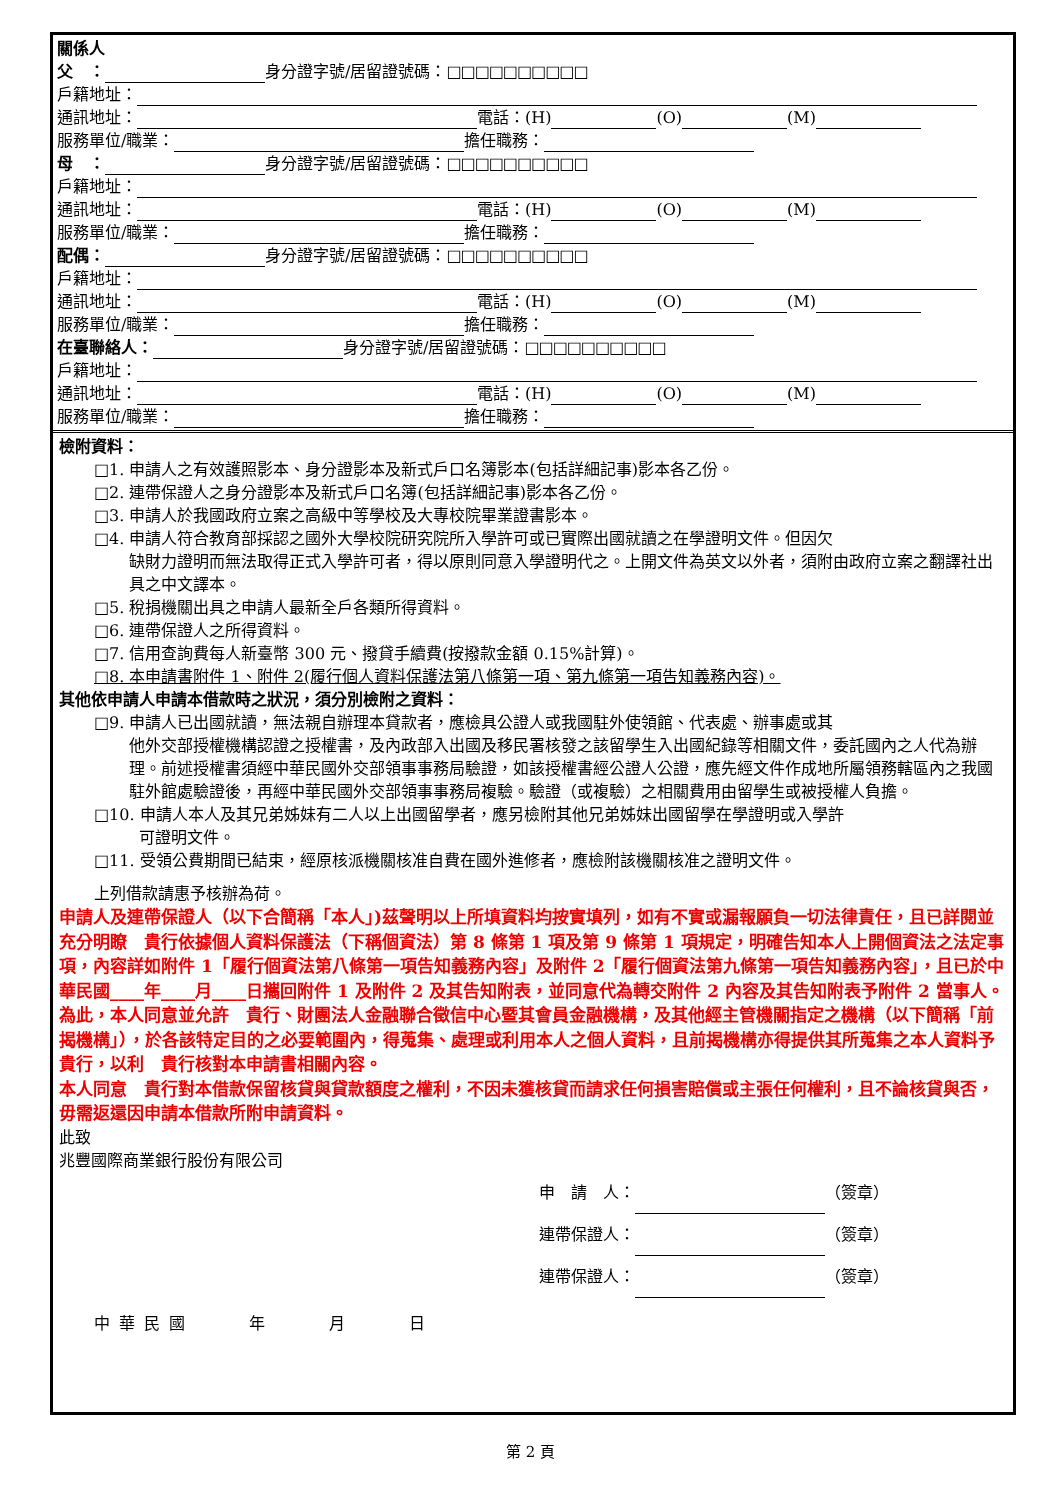關係人
父　： 身分證字號/居留證號碼：□□□□□□□□□□
戶籍地址：
通訊地址： 電話：(H) (O) (M)
服務單位/職業： 擔任職務：
母　： 身分證字號/居留證號碼：□□□□□□□□□□
戶籍地址：
通訊地址： 電話：(H) (O) (M)
服務單位/職業： 擔任職務：
配偶： 身分證字號/居留證號碼：□□□□□□□□□□
戶籍地址：
通訊地址： 電話：(H) (O) (M)
服務單位/職業： 擔任職務：
在臺聯絡人： 身分證字號/居留證號碼：□□□□□□□□□□
戶籍地址：
通訊地址： 電話：(H) (O) (M)
服務單位/職業： 擔任職務：
檢附資料：
□1. 申請人之有效護照影本、身分證影本及新式戶口名簿影本(包括詳細記事)影本各乙份。
□2. 連帶保證人之身分證影本及新式戶口名簿(包括詳細記事)影本各乙份。
□3. 申請人於我國政府立案之高級中等學校及大專校院畢業證書影本。
□4. 申請人符合教育部採認之國外大學校院研究院所入學許可或已實際出國就讀之在學證明文件。但因欠
缺財力證明而無法取得正式入學許可者，得以原則同意入學證明代之。上開文件為英文以外者，須附由政府立案之翻譯社出具之中文譯本。
□5. 稅捐機關出具之申請人最新全戶各類所得資料。
□6. 連帶保證人之所得資料。
□7. 信用查詢費每人新臺幣 300 元、撥貸手續費(按撥款金額 0.15%計算)。
□8. 本申請書附件 1、附件 2(履行個人資料保護法第八條第一項、第九條第一項告知義務內容)。
其他依申請人申請本借款時之狀況，須分別檢附之資料：
□9. 申請人已出國就讀，無法親自辦理本貸款者，應檢具公證人或我國駐外使領館、代表處、辦事處或其
他外交部授權機構認證之授權書，及內政部入出國及移民署核發之該留學生入出國紀錄等相關文件，委託國內之人代為辦理。前述授權書須經中華民國外交部領事事務局驗證，如該授權書經公證人公證，應先經文件作成地所屬領務轄區內之我國駐外館處驗證後，再經中華民國外交部領事事務局複驗。驗證（或複驗）之相關費用由留學生或被授權人負擔。
□10. 申請人本人及其兄弟姊妹有二人以上出國留學者，應另檢附其他兄弟姊妹出國留學在學證明或入學許
可證明文件。
□11. 受領公費期間已結束，經原核派機關核准自費在國外進修者，應檢附該機關核准之證明文件。
上列借款請惠予核辦為荷。
申請人及連帶保證人（以下合簡稱「本人」)茲聲明以上所填資料均按實填列，如有不實或漏報願負一切法律責任，且已詳閱並充分明瞭　貴行依據個人資料保護法（下稱個資法）第 8 條第 1 項及第 9 條第 1 項規定，明確告知本人上開個資法之法定事項，內容詳如附件 1「履行個資法第八條第一項告知義務內容」及附件 2「履行個資法第九條第一項告知義務內容」，且已於中華民國____年____月____日攜回附件 1 及附件 2 及其告知附表，並同意代為轉交附件 2 內容及其告知附表予附件 2 當事人。為此，本人同意並允許　貴行、財團法人金融聯合徵信中心暨其會員金融機構，及其他經主管機關指定之機構（以下簡稱「前揭機構」），於各該特定目的之必要範圍內，得蒐集、處理或利用本人之個人資料，且前揭機構亦得提供其所蒐集之本人資料予　貴行，以利　貴行核對本申請書相關內容。
本人同意　貴行對本借款保留核貸與貸款額度之權利，不因未獲核貸而請求任何損害賠償或主張任何權利，且不論核貸與否，毋需返還因申請本借款所附申請資料。
此致
兆豐國際商業銀行股份有限公司
申　請　人： （簽章）
連帶保證人： （簽章）
連帶保證人： （簽章）
中 華 民 國　　　　年　　　　月　　　　日
第 2 頁